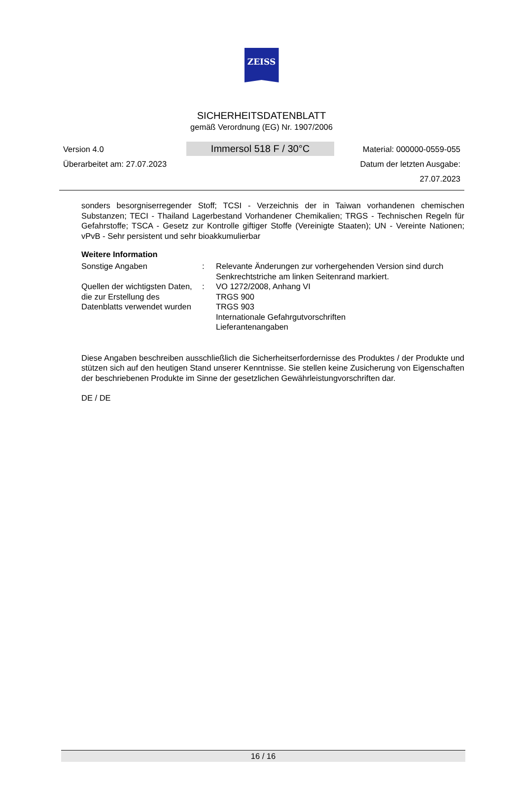ZEISS
SICHERHEITSDATENBLATT
gemäß Verordnung (EG) Nr. 1907/2006
Version 4.0
Überarbeitet am: 27.07.2023
Immersol 518 F / 30°C
Material: 000000-0559-055
Datum der letzten Ausgabe:
27.07.2023
sonders besorgniserregender Stoff; TCSI - Verzeichnis der in Taiwan vorhandenen chemischen Substanzen; TECI - Thailand Lagerbestand Vorhandener Chemikalien; TRGS - Technischen Regeln für Gefahrstoffe; TSCA - Gesetz zur Kontrolle giftiger Stoffe (Vereinigte Staaten); UN - Vereinte Nationen; vPvB - Sehr persistent und sehr bioakkumulierbar
Weitere Information
Sonstige Angaben : Relevante Änderungen zur vorhergehenden Version sind durch Senkrechtstriche am linken Seitenrand markiert.
Quellen der wichtigsten Daten, die zur Erstellung des Datenblatts verwendet wurden
: VO 1272/2008, Anhang VI
TRGS 900
TRGS 903
Internationale Gefahrgutvorschriften
Lieferantenangaben
Diese Angaben beschreiben ausschließlich die Sicherheitserfordernisse des Produktes / der Produkte und stützen sich auf den heutigen Stand unserer Kenntnisse. Sie stellen keine Zusicherung von Eigenschaften der beschriebenen Produkte im Sinne der gesetzlichen Gewährleistungvorschriften dar.
DE / DE
16 / 16